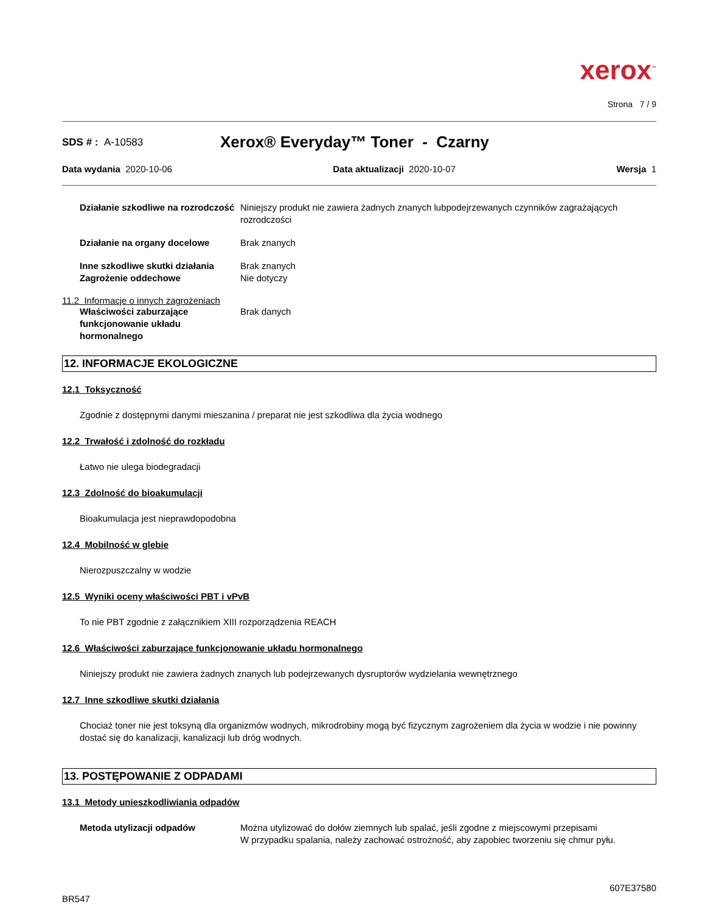xerox<sup>™</sup>
Strona 7 / 9
SDS # : A-10583
Xerox® Everyday™ Toner - Czarny
Data wydania 2020-10-06 Data aktualizacji 2020-10-07 Wersja 1
Działanie szkodliwe na rozrodczość
Niniejszy produkt nie zawiera żadnych znanych lubpodejrzewanych czynników zagrażających rozrodczości
Działanie na organy docelowe Brak znanych
Inne szkodliwe skutki działania
Brak znanych
Zagrożenie oddechowe Nie dotyczy
11.2 Informacje o innych zagrożeniach
Właściwości zaburzające funkcjonowanie układu hormonalnego
Brak danych
12. INFORMACJE EKOLOGICZNE
12.1 Toksyczność
Zgodnie z dostępnymi danymi mieszanina / preparat nie jest szkodliwa dla życia wodnego
12.2 Trwałość i zdolność do rozkładu
Łatwo nie ulega biodegradacji
12.3 Zdolność do bioakumulacji
Bioakumulacja jest nieprawdopodobna
12.4 Mobilność w glebie
Nierozpuszczalny w wodzie
12.5 Wyniki oceny właściwości PBT i vPvB
To nie PBT zgodnie z załącznikiem XIII rozporządzenia REACH
12.6 Właściwości zaburzające funkcjonowanie układu hormonalnego
Niniejszy produkt nie zawiera żadnych znanych lub podejrzewanych dysruptorów wydzielania wewnętrznego
12.7 Inne szkodliwe skutki działania
Chociaż toner nie jest toksyną dla organizmów wodnych, mikrodrobiny mogą być fizycznym zagrożeniem dla życia w wodzie i nie powinny dostać się do kanalizacji, kanalizacji lub dróg wodnych.
13. POSTĘPOWANIE Z ODPADAMI
13.1 Metody unieszkodliwiania odpadów
Metoda utylizacji odpadów Można utylizować do dołów ziemnych lub spalać, jeśli zgodne z miejscowymi przepisami
W przypadku spalania, należy zachować ostrożność, aby zapobiec tworzeniu się chmur pyłu.
BR547
607E37580